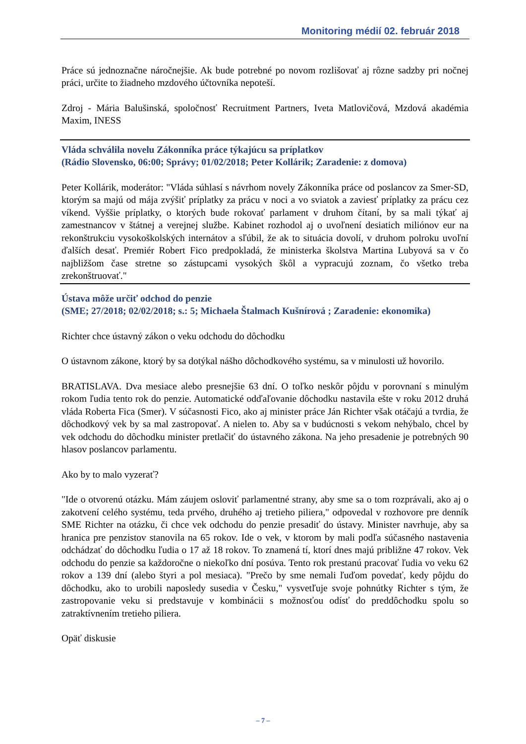Monitoring médií 02. február 2018
Práce sú jednoznačne náročnejšie. Ak bude potrebné po novom rozlišovať aj rôzne sadzby pri nočnej práci, určite to žiadneho mzdového účtovníka nepoteší.
Zdroj - Mária Balušinská, spoločnosť Recruitment Partners, Iveta Matlovičová, Mzdová akadémia Maxim, INESS
Vláda schválila novelu Zákonníka práce týkajúcu sa príplatkov
(Rádio Slovensko, 06:00; Správy; 01/02/2018; Peter Kollárik; Zaradenie: z domova)
Peter Kollárik, moderátor: "Vláda súhlasí s návrhom novely Zákonníka práce od poslancov za Smer-SD, ktorým sa majú od mája zvýšiť príplatky za prácu v noci a vo sviatok a zaviesť príplatky za prácu cez víkend. Vyššie príplatky, o ktorých bude rokovať parlament v druhom čítaní, by sa mali týkať aj zamestnancov v štátnej a verejnej službe. Kabinet rozhodol aj o uvoľnení desiatich miliónov eur na rekonštrukciu vysokoškolských internátov a sľúbil, že ak to situácia dovolí, v druhom polroku uvoľní ďalších desať. Premiér Robert Fico predpokladá, že ministerka školstva Martina Lubyová sa v čo najbližšom čase stretne so zástupcami vysokých škôl a vypracujú zoznam, čo všetko treba zrekonštruovať."
Ústava môže určiť odchod do penzie
(SME; 27/2018; 02/02/2018; s.: 5; Michaela Štalmach Kušnírová ; Zaradenie: ekonomika)
Richter chce ústavný zákon o veku odchodu do dôchodku
O ústavnom zákone, ktorý by sa dotýkal nášho dôchodkového systému, sa v minulosti už hovorilo.
BRATISLAVA. Dva mesiace alebo presnejšie 63 dní. O toľko neskôr pôjdu v porovnaní s minulým rokom ľudia tento rok do penzie. Automatické odďaľovanie dôchodku nastavila ešte v roku 2012 druhá vláda Roberta Fica (Smer). V súčasnosti Fico, ako aj minister práce Ján Richter však otáčajú a tvrdia, že dôchodkový vek by sa mal zastropovať. A nielen to. Aby sa v budúcnosti s vekom nehýbalo, chcel by vek odchodu do dôchodku minister pretlačiť do ústavného zákona. Na jeho presadenie je potrebných 90 hlasov poslancov parlamentu.
Ako by to malo vyzerať?
"Ide o otvorenú otázku. Mám záujem osloviť parlamentné strany, aby sme sa o tom rozprávali, ako aj o zakotvení celého systému, teda prvého, druhého aj tretieho piliera," odpovedal v rozhovore pre denník SME Richter na otázku, či chce vek odchodu do penzie presadiť do ústavy. Minister navrhuje, aby sa hranica pre penzistov stanovila na 65 rokov. Ide o vek, v ktorom by mali podľa súčasného nastavenia odchádzať do dôchodku ľudia o 17 až 18 rokov. To znamená tí, ktorí dnes majú približne 47 rokov. Vek odchodu do penzie sa každoročne o niekoľko dní posúva. Tento rok prestanú pracovať ľudia vo veku 62 rokov a 139 dní (alebo štyri a pol mesiaca). "Prečo by sme nemali ľuďom povedať, kedy pôjdu do dôchodku, ako to urobili naposledy susedia v Česku," vysvetľuje svoje pohnútky Richter s tým, že zastropovanie veku si predstavuje v kombinácii s možnosťou odísť do preddôchodku spolu so zatraktívnením tretieho piliera.
Opäť diskusie
– 7 –